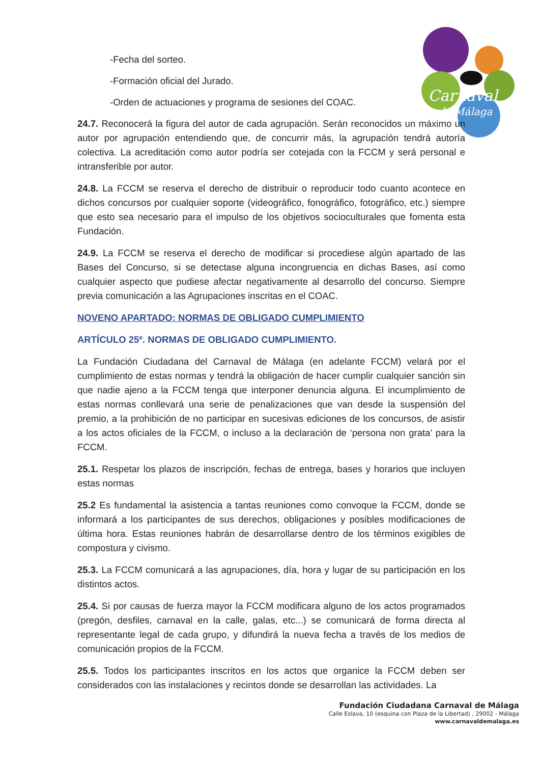Carnaval
de Málaga
-Fecha del sorteo.
-Formación oficial del Jurado.
-Orden de actuaciones y programa de sesiones del COAC.
24.7. Reconocerá la figura del autor de cada agrupación. Serán reconocidos un máximo un autor por agrupación entendiendo que, de concurrir más, la agrupación tendrá autoría colectiva. La acreditación como autor podría ser cotejada con la FCCM y será personal e intransferible por autor.
24.8. La FCCM se reserva el derecho de distribuir o reproducir todo cuanto acontece en dichos concursos por cualquier soporte (videográfico, fonográfico, fotográfico, etc.) siempre que esto sea necesario para el impulso de los objetivos socioculturales que fomenta esta Fundación.
24.9. La FCCM se reserva el derecho de modificar si procediese algún apartado de las Bases del Concurso, si se detectase alguna incongruencia en dichas Bases, así como cualquier aspecto que pudiese afectar negativamente al desarrollo del concurso. Siempre previa comunicación a las Agrupaciones inscritas en el COAC.
NOVENO APARTADO: NORMAS DE OBLIGADO CUMPLIMIENTO
ARTÍCULO 25º. NORMAS DE OBLIGADO CUMPLIMIENTO.
La Fundación Ciudadana del Carnaval de Málaga (en adelante FCCM) velará por el cumplimiento de estas normas y tendrá la obligación de hacer cumplir cualquier sanción sin que nadie ajeno a la FCCM tenga que interponer denuncia alguna. El incumplimiento de estas normas conllevará una serie de penalizaciones que van desde la suspensión del premio, a la prohibición de no participar en sucesivas ediciones de los concursos, de asistir a los actos oficiales de la FCCM, o incluso a la declaración de ‘persona non grata’ para la FCCM.
25.1. Respetar los plazos de inscripción, fechas de entrega, bases y horarios que incluyen estas normas
25.2 Es fundamental la asistencia a tantas reuniones como convoque la FCCM, donde se informará a los participantes de sus derechos, obligaciones y posibles modificaciones de última hora. Estas reuniones habrán de desarrollarse dentro de los términos exigibles de compostura y civismo.
25.3. La FCCM comunicará a las agrupaciones, día, hora y lugar de su participación en los distintos actos.
25.4. Si por causas de fuerza mayor la FCCM modificara alguno de los actos programados (pregón, desfiles, carnaval en la calle, galas, etc...) se comunicará de forma directa al representante legal de cada grupo, y difundirá la nueva fecha a través de los medios de comunicación propios de la FCCM.
25.5. Todos los participantes inscritos en los actos que organice la FCCM deben ser considerados con las instalaciones y recintos donde se desarrollan las actividades. La
Fundación Ciudadana Carnaval de Málaga
Calle Eslava, 10 (esquina con Plaza de la Libertad) , 29002 - Málaga
www.carnavaldemalaga.es